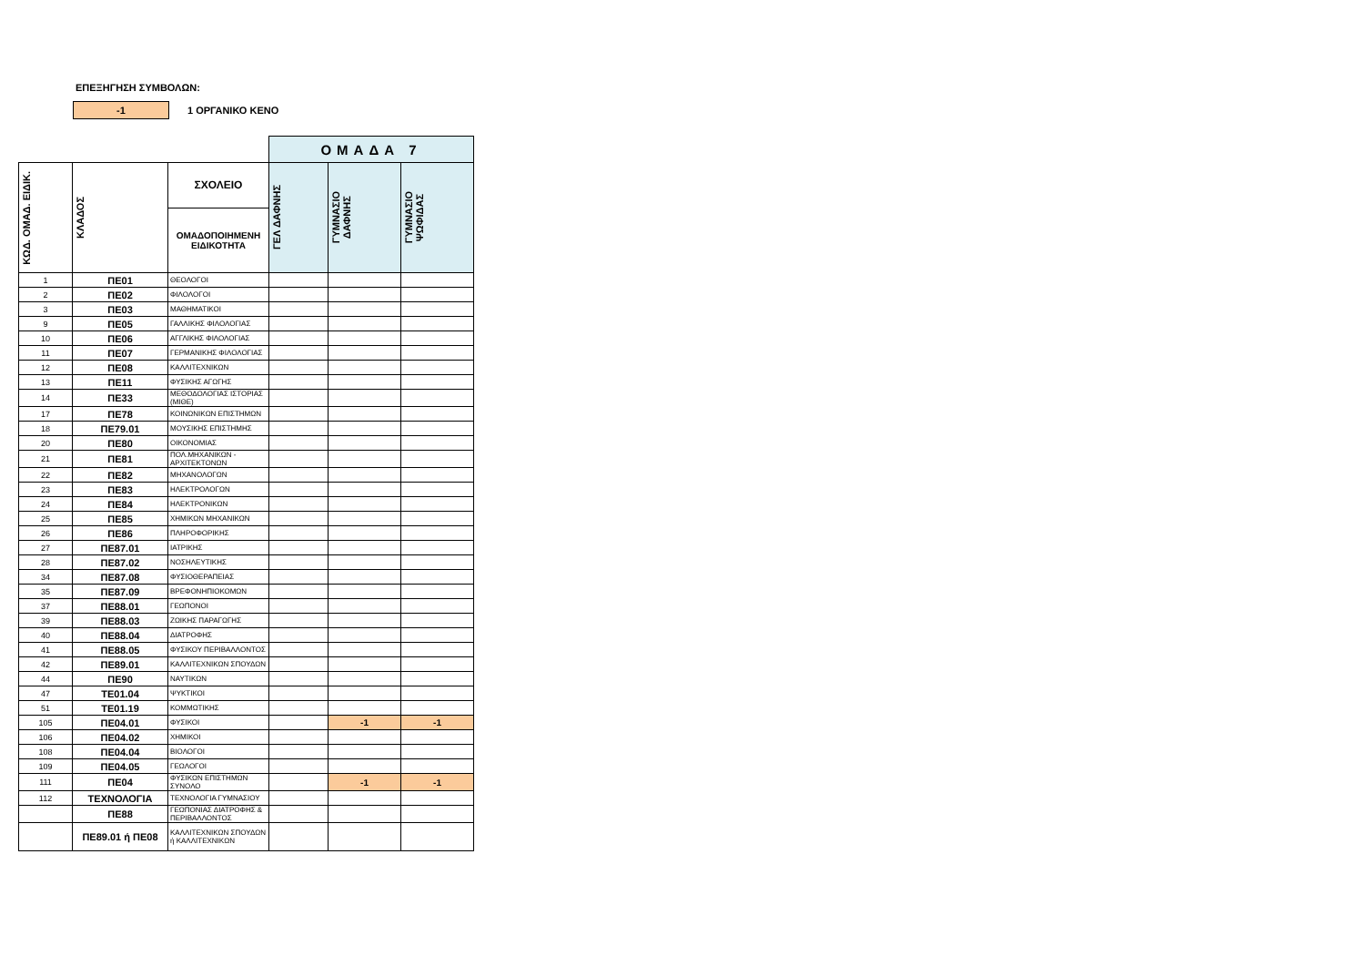ΕΠΕΞΗΓΗΣΗ ΣΥΜΒΟΛΩΝ:
-1
1 ΟΡΓΑΝΙΚΟ ΚΕΝΟ
| | | | ΟΜΑΔΑ 7 | | |
| ΚΩΔ. ΟΜΑΔ. ΕΙΔΙΚ. | ΚΛΑΔΟΣ | ΣΧΟΛΕΙΟ | ΓΕΛ ΔΑΦΝΗΣ | ΓΥΜΝΑΣΙΟ ΔΑΦΝΗΣ | ΓΥΜΝΑΣΙΟ ΨΩΦΙΔΑΣ |
| | | ΟΜΑΔΟΠΟΙΗΜΕΝΗ ΕΙΔΙΚΟΤΗΤΑ | | | |
| 1 | ΠΕ01 | ΘΕΟΛΟΓΟΙ | | | |
| 2 | ΠΕ02 | ΦΙΛΟΛΟΓΟΙ | | | |
| 3 | ΠΕ03 | ΜΑΘΗΜΑΤΙΚΟΙ | | | |
| 9 | ΠΕ05 | ΓΑΛΛΙΚΗΣ ΦΙΛΟΛΟΓΙΑΣ | | | |
| 10 | ΠΕ06 | ΑΓΓΛΙΚΗΣ ΦΙΛΟΛΟΓΙΑΣ | | | |
| 11 | ΠΕ07 | ΓΕΡΜΑΝΙΚΗΣ ΦΙΛΟΛΟΓΙΑΣ | | | |
| 12 | ΠΕ08 | ΚΑΛΛΙΤΕΧΝΙΚΩΝ | | | |
| 13 | ΠΕ11 | ΦΥΣΙΚΗΣ ΑΓΩΓΗΣ | | | |
| 14 | ΠΕ33 | ΜΕΘΟΔΟΛΟΓΙΑΣ ΙΣΤΟΡΙΑΣ (ΜΙΘΕ) | | | |
| 17 | ΠΕ78 | ΚΟΙΝΩΝΙΚΩΝ ΕΠΙΣΤΗΜΩΝ | | | |
| 18 | ΠΕ79.01 | ΜΟΥΣΙΚΗΣ ΕΠΙΣΤΗΜΗΣ | | | |
| 20 | ΠΕ80 | ΟΙΚΟΝΟΜΙΑΣ | | | |
| 21 | ΠΕ81 | ΠΟΛ.ΜΗΧΑΝΙΚΩΝ - ΑΡΧΙΤΕΚΤΟΝΩΝ | | | |
| 22 | ΠΕ82 | ΜΗΧΑΝΟΛΟΓΩΝ | | | |
| 23 | ΠΕ83 | ΗΛΕΚΤΡΟΛΟΓΩΝ | | | |
| 24 | ΠΕ84 | ΗΛΕΚΤΡΟΝΙΚΩΝ | | | |
| 25 | ΠΕ85 | ΧΗΜΙΚΩΝ ΜΗΧΑΝΙΚΩΝ | | | |
| 26 | ΠΕ86 | ΠΛΗΡΟΦΟΡΙΚΗΣ | | | |
| 27 | ΠΕ87.01 | ΙΑΤΡΙΚΗΣ | | | |
| 28 | ΠΕ87.02 | ΝΟΣΗΛΕΥΤΙΚΗΣ | | | |
| 34 | ΠΕ87.08 | ΦΥΣΙΟΘΕΡΑΠΕΙΑΣ | | | |
| 35 | ΠΕ87.09 | ΒΡΕΦΟΝΗΠΙΟΚΟΜΩΝ | | | |
| 37 | ΠΕ88.01 | ΓΕΩΠΟΝΟΙ | | | |
| 39 | ΠΕ88.03 | ΖΩΙΚΗΣ ΠΑΡΑΓΩΓΗΣ | | | |
| 40 | ΠΕ88.04 | ΔΙΑΤΡΟΦΗΣ | | | |
| 41 | ΠΕ88.05 | ΦΥΣΙΚΟΥ ΠΕΡΙΒΑΛΛΟΝΤΟΣ | | | |
| 42 | ΠΕ89.01 | ΚΑΛΛΙΤΕΧΝΙΚΩΝ ΣΠΟΥΔΩΝ | | | |
| 44 | ΠΕ90 | ΝΑΥΤΙΚΩΝ | | | |
| 47 | ΤΕ01.04 | ΨΥΚΤΙΚΟΙ | | | |
| 51 | ΤΕ01.19 | ΚΟΜΜΩΤΙΚΗΣ | | | |
| 105 | ΠΕ04.01 | ΦΥΣΙΚΟΙ | | -1 | -1 |
| 106 | ΠΕ04.02 | ΧΗΜΙΚΟΙ | | | |
| 108 | ΠΕ04.04 | ΒΙΟΛΟΓΟΙ | | | |
| 109 | ΠΕ04.05 | ΓΕΩΛΟΓΟΙ | | | |
| 111 | ΠΕ04 | ΦΥΣΙΚΩΝ ΕΠΙΣΤΗΜΩΝ ΣΥΝΟΛΟ | | -1 | -1 |
| 112 | ΤΕΧΝΟΛΟΓΙΑ | ΤΕΧΝΟΛΟΓΙΑ ΓΥΜΝΑΣΙΟΥ | | | |
| | ΠΕ88 | ΓΕΩΠΟΝΙΑΣ ΔΙΑΤΡΟΦΗΣ & ΠΕΡΙΒΑΛΛΟΝΤΟΣ | | | |
| | ΠΕ89.01 ή ΠΕ08 | ΚΑΛΛΙΤΕΧΝΙΚΩΝ ΣΠΟΥΔΩΝ ή ΚΑΛΛΙΤΕΧΝΙΚΩΝ | | | |